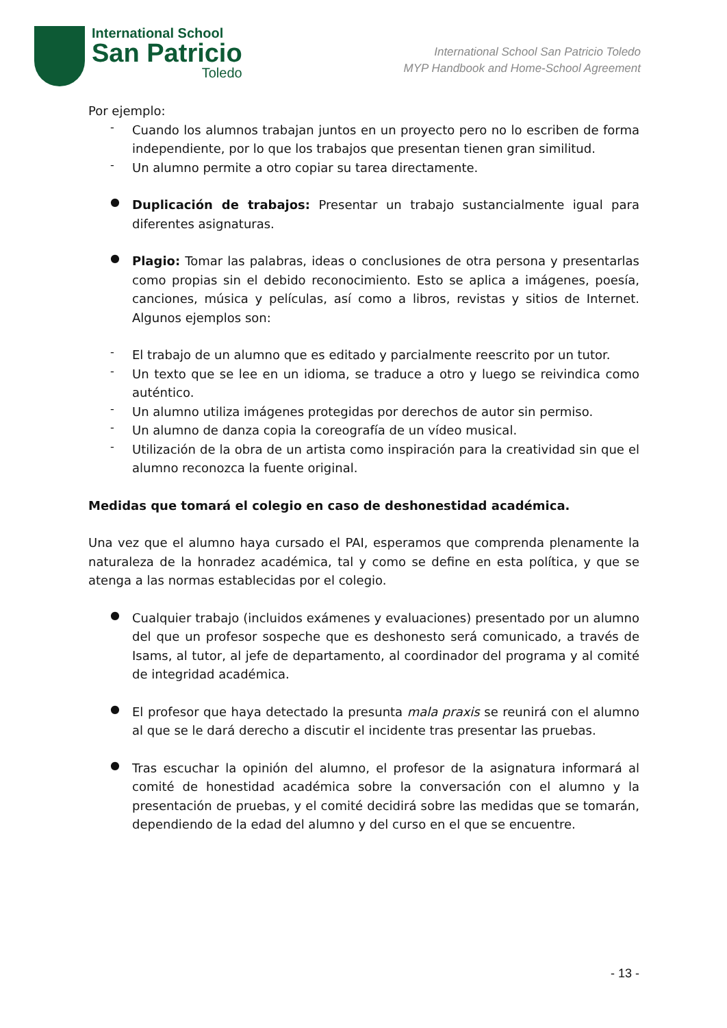International School
San Patricio
Toledo
International School San Patricio Toledo
MYP Handbook and Home-School Agreement
Por ejemplo:
-
Cuando los alumnos trabajan juntos en un proyecto pero no lo escriben de forma independiente, por lo que los trabajos que presentan tienen gran similitud.
-
Un alumno permite a otro copiar su tarea directamente.
●
Duplicación de trabajos: Presentar un trabajo sustancialmente igual para diferentes asignaturas.
●
Plagio: Tomar las palabras, ideas o conclusiones de otra persona y presentarlas como propias sin el debido reconocimiento. Esto se aplica a imágenes, poesía, canciones, música y películas, así como a libros, revistas y sitios de Internet. Algunos ejemplos son:
-
El trabajo de un alumno que es editado y parcialmente reescrito por un tutor.
-
Un texto que se lee en un idioma, se traduce a otro y luego se reivindica como auténtico.
-
Un alumno utiliza imágenes protegidas por derechos de autor sin permiso.
-
Un alumno de danza copia la coreografía de un vídeo musical.
-
Utilización de la obra de un artista como inspiración para la creatividad sin que el alumno reconozca la fuente original.
Medidas que tomará el colegio en caso de deshonestidad académica.
Una vez que el alumno haya cursado el PAI, esperamos que comprenda plenamente la naturaleza de la honradez académica, tal y como se define en esta política, y que se atenga a las normas establecidas por el colegio.
●
Cualquier trabajo (incluidos exámenes y evaluaciones) presentado por un alumno del que un profesor sospeche que es deshonesto será comunicado, a través de Isams, al tutor, al jefe de departamento, al coordinador del programa y al comité de integridad académica.
●
El profesor que haya detectado la presunta mala praxis se reunirá con el alumno al que se le dará derecho a discutir el incidente tras presentar las pruebas.
●
Tras escuchar la opinión del alumno, el profesor de la asignatura informará al comité de honestidad académica sobre la conversación con el alumno y la presentación de pruebas, y el comité decidirá sobre las medidas que se tomarán, dependiendo de la edad del alumno y del curso en el que se encuentre.
- 13 -